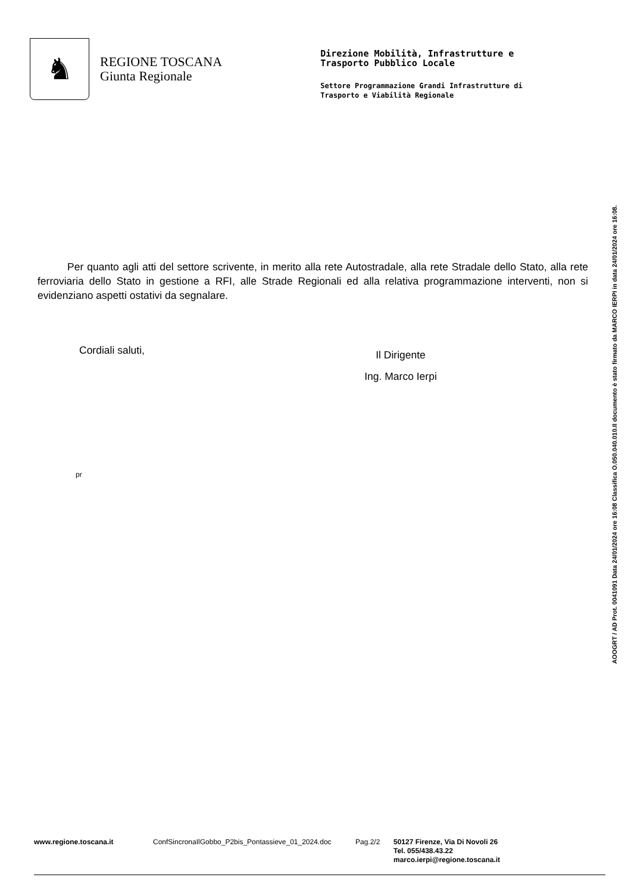♞
REGIONE TOSCANA
Giunta Regionale
Direzione Mobilità, Infrastrutture e
Trasporto Pubblico Locale
Settore Programmazione Grandi Infrastrutture di
Trasporto e Viabilità Regionale
Per quanto agli atti del settore scrivente, in merito alla rete Autostradale, alla rete Stradale dello Stato, alla rete ferroviaria dello Stato in gestione a RFI, alle Strade Regionali ed alla relativa programmazione interventi, non si evidenziano aspetti ostativi da segnalare.
Cordiali saluti,
Il Dirigente
Ing. Marco Ierpi
pr
AOOGRT / AD Prot. 0041091 Data 24/01/2024 ore 16:08 Classifica O.050.040.010.Il documento è stato firmato da MARCO IERPI in data 24/01/2024 ore 16:08.
www.regione.toscana.it ConfSincronaIlGobbo_P2bis_Pontassieve_01_2024.doc
Pag.2/2
50127 Firenze, Via Di Novoli 26
Tel. 055/438.43.22
marco.ierpi@regione.toscana.it